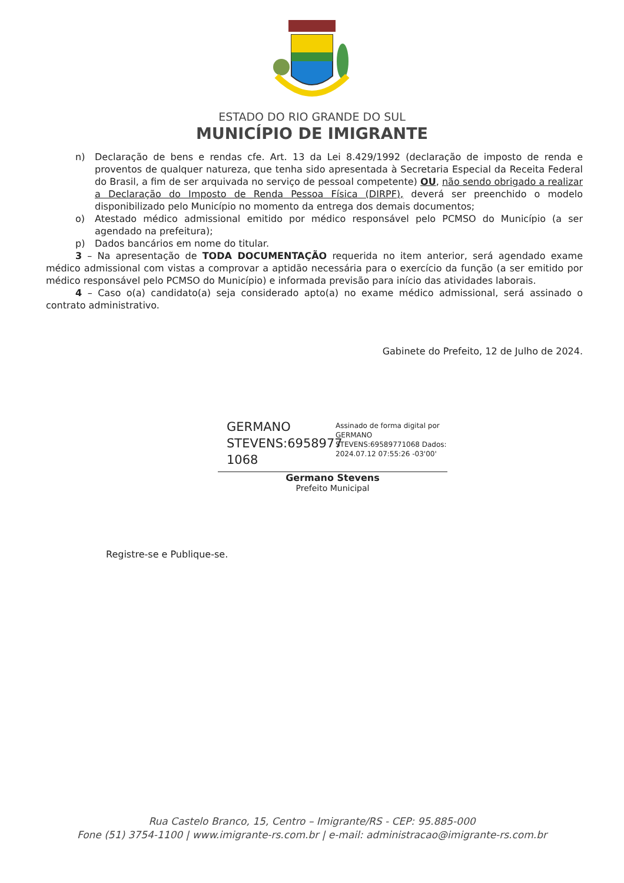ESTADO DO RIO GRANDE DO SUL
MUNICÍPIO DE IMIGRANTE
n) Declaração de bens e rendas cfe. Art. 13 da Lei 8.429/1992 (declaração de imposto de renda e proventos de qualquer natureza, que tenha sido apresentada à Secretaria Especial da Receita Federal do Brasil, a fim de ser arquivada no serviço de pessoal competente) OU, não sendo obrigado a realizar a Declaração do Imposto de Renda Pessoa Física (DIRPF), deverá ser preenchido o modelo disponibilizado pelo Município no momento da entrega dos demais documentos;
o) Atestado médico admissional emitido por médico responsável pelo PCMSO do Município (a ser agendado na prefeitura);
p) Dados bancários em nome do titular.
3 – Na apresentação de TODA DOCUMENTAÇÃO requerida no item anterior, será agendado exame médico admissional com vistas a comprovar a aptidão necessária para o exercício da função (a ser emitido por médico responsável pelo PCMSO do Município) e informada previsão para início das atividades laborais.
4 – Caso o(a) candidato(a) seja considerado apto(a) no exame médico admissional, será assinado o contrato administrativo.
Gabinete do Prefeito, 12 de Julho de 2024.
GERMANO STEVENS:6958977 1068
Assinado de forma digital por GERMANO STEVENS:69589771068 Dados: 2024.07.12 07:55:26 -03'00'
Germano Stevens
Prefeito Municipal
Registre-se e Publique-se.
Rua Castelo Branco, 15, Centro – Imigrante/RS - CEP: 95.885-000
Fone (51) 3754-1100 | www.imigrante-rs.com.br | e-mail: administracao@imigrante-rs.com.br